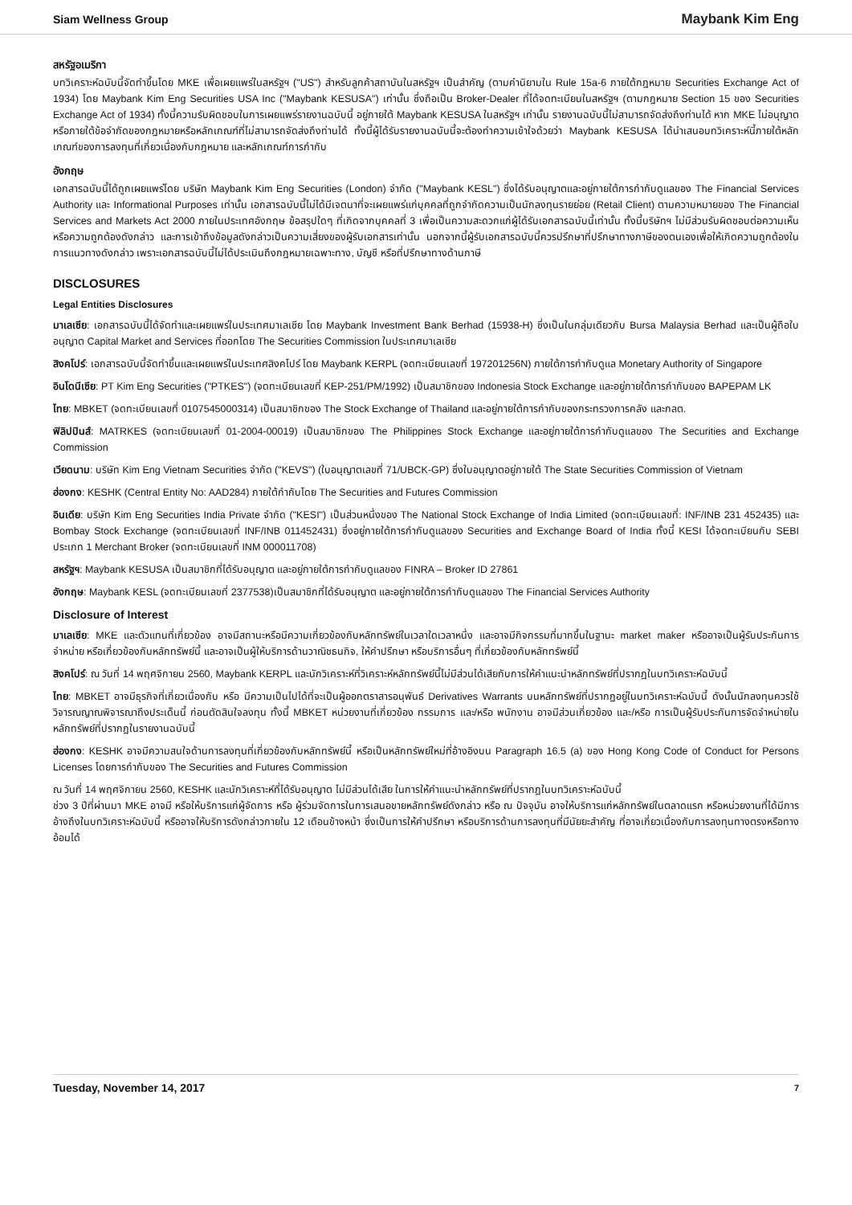Siam Wellness Group Maybank Kim Eng
สหรัฐอเมริกา
บทวิเคราะห์ฉบับนี้จัดทำขึ้นโดย MKE เพื่อเผยแพร่ในสหรัฐฯ ("US") สำหรับลูกค้าสถาบันในสหรัฐฯ เป็นสำคัญ (ตามคำนิยามใน Rule 15a-6 ภายใต้กฎหมาย Securities Exchange Act of 1934) โดย Maybank Kim Eng Securities USA Inc ("Maybank KESUSA") เท่านั้น ซึ่งถือเป็น Broker-Dealer ที่ได้จดทะเบียนในสหรัฐฯ (ตามกฎหมาย Section 15 ของ Securities Exchange Act of 1934) ทั้งนี้ความรับผิดชอบในการเผยแพร่รายงานฉบับนี้ อยู่ภายใต้ Maybank KESUSA ในสหรัฐฯ เท่านั้น รายงานฉบับนี้ไม่สามารถจัดส่งถึงท่านได้ หาก MKE ไม่อนุญาต หรือภายใต้ข้อจำกัดของกฎหมายหรือหลักเกณฑ์ที่ไม่สามารถจัดส่งถึงท่านได้ ทั้งนี้ผู้ได้รับรายงานฉบับนี้จะต้องทำความเข้าใจด้วยว่า Maybank KESUSA ได้นำเสนอบทวิเคราะห์นี้ภายใต้หลักเกณฑ์ของการลงทุนที่เกี่ยวเนื่องกับกฎหมาย และหลักเกณฑ์การกำกับ
อังกฤษ
เอกสารฉบับนี้ได้ถูกเผยแพร่โดย บริษัท Maybank Kim Eng Securities (London) จำกัด ("Maybank KESL") ซึ่งได้รับอนุญาตและอยู่ภายใต้การกำกับดูแลของ The Financial Services Authority และ Informational Purposes เท่านั้น เอกสารฉบับนี้ไม่ได้มีเจตนาที่จะเผยแพร่แก่บุคคลที่ถูกจำกัดความเป็นนักลงทุนรายย่อย (Retail Client) ตามความหมายของ The Financial Services and Markets Act 2000 ภายในประเทศอังกฤษ ข้อสรุปใดๆ ที่เกิดจากบุคคลที่ 3 เพื่อเป็นความสะดวกแก่ผู้ได้รับเอกสารฉบับนี้เท่านั้น ทั้งนี้บริษัทฯ ไม่มีส่วนรับผิดชอบต่อความเห็น หรือความถูกต้องดังกล่าว และการเข้าถึงข้อมูลดังกล่าวเป็นความเสี่ยงของผู้รับเอกสารเท่านั้น นอกจากนี้ผู้รับเอกสารฉบับนี้ควรปรึกษาที่ปรึกษาทางภาษีของตนเองเพื่อให้เกิดความถูกต้องในการแนวทางดังกล่าว เพราะเอกสารฉบับนี้ไม่ได้ประเมินถึงกฎหมายเฉพาะทาง, บัญชี หรือที่ปรึกษาทางด้านภาษี
DISCLOSURES
Legal Entities Disclosures
มาเลเซีย: เอกสารฉบับนี้ได้จัดทำและเผยแพร่ในประเทศมาเลเซีย โดย Maybank Investment Bank Berhad (15938-H) ซึ่งเป็นในกลุ่มเดียวกับ Bursa Malaysia Berhad และเป็นผู้ถือใบอนุญาต Capital Market and Services ที่ออกโดย The Securities Commission ในประเทศมาเลเซีย
สิงคโปร์: เอกสารฉบับนี้จัดทำขึ้นและเผยแพร่ในประเทศสิงคโปร์ โดย Maybank KERPL (จดทะเบียนเลขที่ 197201256N) ภายใต้การกำกับดูแล Monetary Authority of Singapore
อินโดนีเซีย: PT Kim Eng Securities ("PTKES") (จดทะเบียนเลขที่ KEP-251/PM/1992) เป็นสมาชิกของ Indonesia Stock Exchange และอยู่ภายใต้การกำกับของ BAPEPAM LK
ไทย: MBKET (จดทะเบียนเลขที่ 0107545000314) เป็นสมาชิกของ The Stock Exchange of Thailand และอยู่ภายใต้การกำกับของกระทรวงการคลัง และกลต.
ฟิลิปปินส์: MATRKES (จดทะเบียนเลขที่ 01-2004-00019) เป็นสมาชิกของ The Philippines Stock Exchange และอยู่ภายใต้การกำกับดูแลของ The Securities and Exchange Commission
เวียดนาม: บริษัท Kim Eng Vietnam Securities จำกัด ("KEVS") (ใบอนุญาตเลขที่ 71/UBCK-GP) ซึ่งใบอนุญาตอยู่ภายใต้ The State Securities Commission of Vietnam
ฮ่องกง: KESHK (Central Entity No: AAD284) ภายใต้กำกับโดย The Securities and Futures Commission
อินเดีย: บริษัท Kim Eng Securities India Private จำกัด ("KESI") เป็นส่วนหนึ่งของ The National Stock Exchange of India Limited (จดทะเบียนเลขที่: INF/INB 231 452435) และ Bombay Stock Exchange (จดทะเบียนเลขที่ INF/INB 011452431) ซึ่งอยู่ภายใต้การกำกับดูแลของ Securities and Exchange Board of India ทั้งนี้ KESI ได้จดทะเบียนกับ SEBI ประเภท 1 Merchant Broker (จดทะเบียนเลขที่ INM 000011708)
สหรัฐฯ: Maybank KESUSA เป็นสมาชิกที่ได้รับอนุญาต และอยู่ภายใต้การกำกับดูแลของ FINRA – Broker ID 27861
อังกฤษ: Maybank KESL (จดทะเบียนเลขที่ 2377538)เป็นสมาชิกที่ได้รับอนุญาต และอยู่ภายใต้การกำกับดูแลของ The Financial Services Authority
Disclosure of Interest
มาเลเซีย: MKE และตัวแทนที่เกี่ยวข้อง อาจมีสถานะหรือมีความเกี่ยวข้องกับหลักทรัพย์ในเวลาใดเวลาหนึ่ง และอาจมีกิจกรรมที่มากขึ้นในฐานะ market maker หรืออาจเป็นผู้รับประกันการจำหน่าย หรือเกี่ยวข้องกับหลักทรัพย์นี้ และอาจเป็นผู้ให้บริการด้านวาณิชธนกิจ, ให้คำปรึกษา หรือบริการอื่นๆ ที่เกี่ยวข้องกับหลักทรัพย์นี้
สิงคโปร์: ณ วันที่ 14 พฤศจิกายน 2560, Maybank KERPL และนักวิเคราะห์ที่วิเคราะห์หลักทรัพย์นี้ไม่มีส่วนได้เสียกับการให้คำแนะนำหลักทรัพย์ที่ปรากฏในบทวิเคราะห์ฉบับนี้
ไทย: MBKET อาจมีธุรกิจที่เกี่ยวเนื่องกับ หรือ มีความเป็นไปได้ที่จะเป็นผู้ออกตราสารอนุพันธ์ Derivatives Warrants บนหลักทรัพย์ที่ปรากฏอยู่ในบทวิเคราะห์ฉบับนี้ ดังนั้นนักลงทุนควรใช้วิจารณญาณพิจารณาถึงประเด็นนี้ ก่อนตัดสินใจลงทุน ทั้งนี้ MBKET หน่วยงานที่เกี่ยวข้อง กรรมการ และ/หรือ พนักงาน อาจมีส่วนเกี่ยวข้อง และ/หรือ การเป็นผู้รับประกันการจัดจำหน่ายในหลักทรัพย์ที่ปรากฏในรายงานฉบับนี้
ฮ่องกง: KESHK อาจมีความสนใจด้านการลงทุนที่เกี่ยวข้องกับหลักทรัพย์นี้ หรือเป็นหลักทรัพย์ใหม่ที่อ้างอิงบน Paragraph 16.5 (a) ของ Hong Kong Code of Conduct for Persons Licenses โดยการกำกับของ The Securities and Futures Commission
ณ วันที่ 14 พฤศจิกายน 2560, KESHK และนักวิเคราะห์ที่ได้รับอนุญาต ไม่มีส่วนได้เสีย ในการให้คำแนะนำหลักทรัพย์ที่ปรากฏในบทวิเคราะห์ฉบับนี้
ช่วง 3 ปีที่ผ่านมา MKE อาจมี หรือให้บริการแก่ผู้จัดการ หรือ ผู้ร่วมจัดการในการเสนอขายหลักทรัพย์ดังกล่าว หรือ ณ ปัจจุบัน อาจให้บริการแก่หลักทรัพย์ในตลาดแรก หรือหน่วยงานที่ได้มีการอ้างถึงในบทวิเคราะห์ฉบับนี้ หรืออาจให้บริการดังกล่าวภายใน 12 เดือนข้างหน้า ซึ่งเป็นการให้คำปรึกษา หรือบริการด้านการลงทุนที่มีนัยยะสำคัญ ที่อาจเกี่ยวเนื่องกับการลงทุนทางตรงหรือทางอ้อมได้
Tuesday, November 14, 2017 7